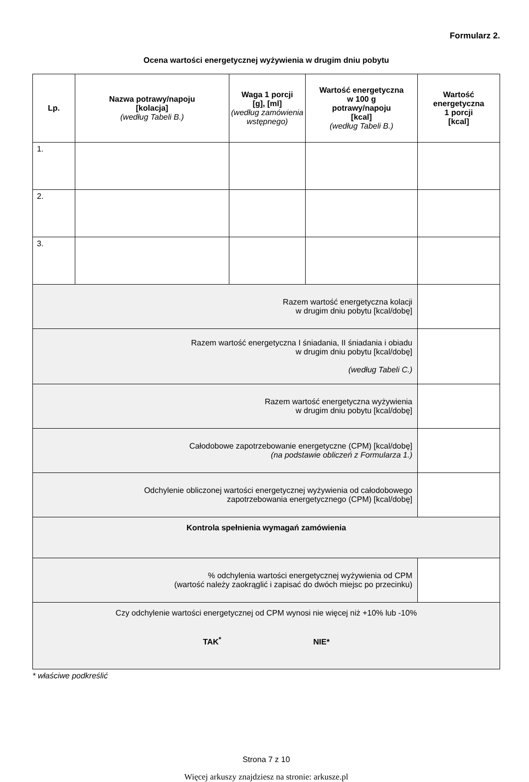Formularz 2.
Ocena wartości energetycznej wyżywienia w drugim dniu pobytu
| Lp. | Nazwa potrawy/napoju [kolacja] (według Tabeli B.) | Waga 1 porcji [g], [ml] (według zamówienia wstępnego) | Wartość energetyczna w 100 g potrawy/napoju [kcal] (według Tabeli B.) | Wartość energetyczna 1 porcji [kcal] |
| --- | --- | --- | --- | --- |
| 1. | | | | |
| 2. | | | | |
| 3. | | | | |
| Razem wartość energetyczna kolacji w drugim dniu pobytu [kcal/dobę] | | | | |
| Razem wartość energetyczna I śniadania, II śniadania i obiadu w drugim dniu pobytu [kcal/dobę] (według Tabeli C.) | | | | |
| Razem wartość energetyczna wyżywienia w drugim dniu pobytu [kcal/dobę] | | | | |
| Całodobowe zapotrzebowanie energetyczne (CPM) [kcal/dobę] (na podstawie obliczeń z Formularza 1.) | | | | |
| Odchylenie obliczonej wartości energetycznej wyżywienia od całodobowego zapotrzebowania energetycznego (CPM) [kcal/dobę] | | | | |
| Kontrola spełnienia wymagań zamówienia | | | | |
| % odchylenia wartości energetycznej wyżywienia od CPM (wartość należy zaokrąglić i zapisać do dwóch miejsc po przecinku) | | | | |
| Czy odchylenie wartości energetycznej od CPM wynosi nie więcej niż +10% lub -10% TAK<sup>*</sup> NIE* | | | | |
* właściwe podkreślić
Strona 7 z 10
Więcej arkuszy znajdziesz na stronie: arkusze.pl